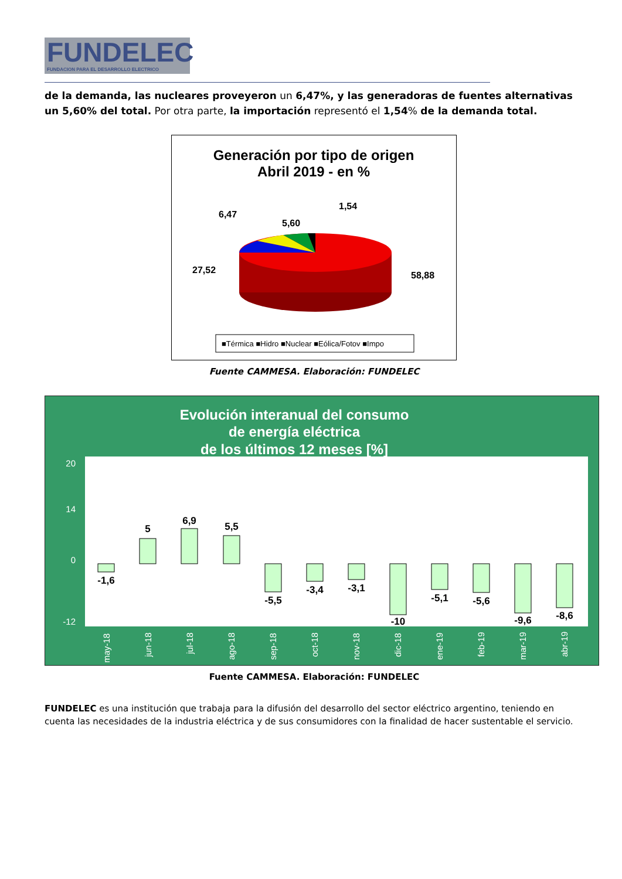FUNDELEC
FUNDACION PARA EL DESARROLLO ELECTRICO
de la demanda, las nucleares proveyeron un 6,47%, y las generadoras de fuentes alternativas un 5,60% del total. Por otra parte, la importación representó el 1,54% de la demanda total.
Generación por tipo de origen
Abril 2019 - en %
6,47
5,60
1,54
27,52
58,88
■Térmica ■Hidro ■Nuclear ■Eólica/Fotov ■Impo
Fuente CAMMESA. Elaboración: FUNDELEC
Evolución interanual del consumo
de energía eléctrica
de los últimos 12 meses [%]
20
14
0
-12
-1,6
5
6,9
5,5
-5,5
-3,4
-3,1
-10
-5,1
-5,6
-9,6
-8,6
may-18
jun-18
jul-18
ago-18
sep-18
oct-18
nov-18
dic-18
ene-19
feb-19
mar-19
abr-19
Fuente CAMMESA. Elaboración: FUNDELEC
FUNDELEC es una institución que trabaja para la difusión del desarrollo del sector eléctrico argentino, teniendo en cuenta las necesidades de la industria eléctrica y de sus consumidores con la finalidad de hacer sustentable el servicio.